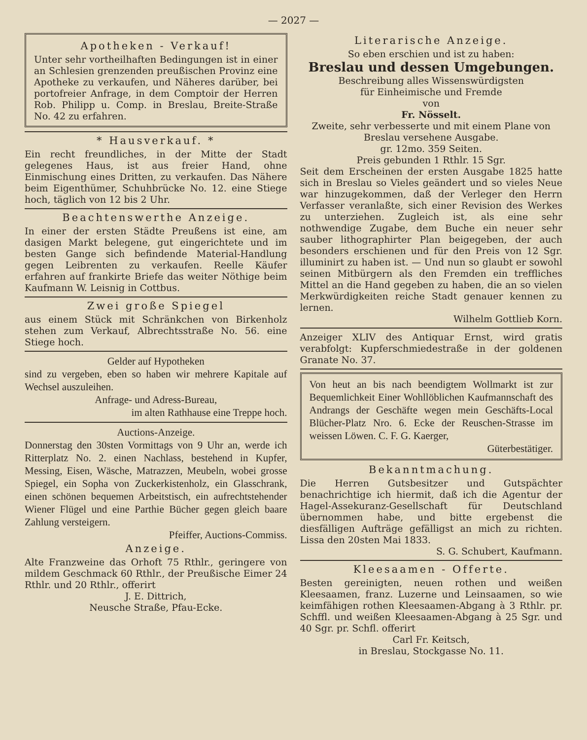— 2027 —
Apotheken - Verkauf!
Unter sehr vortheilhaften Bedingungen ist in einer an Schlesien grenzenden preußischen Provinz eine Apotheke zu verkaufen, und Näheres darüber, bei portofreier Anfrage, in dem Comptoir der Herren Rob. Philipp u. Comp. in Breslau, Breite-Straße No. 42 zu erfahren.
* Hausverkauf. *
Ein recht freundliches, in der Mitte der Stadt gelegenes Haus, ist aus freier Hand, ohne Einmischung eines Dritten, zu verkaufen. Das Nähere beim Eigenthümer, Schuhbrücke No. 12. eine Stiege hoch, täglich von 12 bis 2 Uhr.
Beachtenswerthe Anzeige.
In einer der ersten Städte Preußens ist eine, am dasigen Markt belegene, gut eingerichtete und im besten Gange sich befindende Material-Handlung gegen Leibrenten zu verkaufen. Reelle Käufer erfahren auf frankirte Briefe das weiter Nöthige beim Kaufmann W. Leisnig in Cottbus.
Zwei große Spiegel
aus einem Stück mit Schränkchen von Birkenholz stehen zum Verkauf, Albrechtsstraße No. 56. eine Stiege hoch.
Gelder auf Hypotheken
sind zu vergeben, eben so haben wir mehrere Kapitale auf Wechsel auszuleihen.
Anfrage- und Adress-Bureau,
im alten Rathhause eine Treppe hoch.
Auctions-Anzeige.
Donnerstag den 30sten Vormittags von 9 Uhr an, werde ich Ritterplatz No. 2. einen Nachlass, bestehend in Kupfer, Messing, Eisen, Wäsche, Matrazzen, Meubeln, wobei grosse Spiegel, ein Sopha von Zuckerkistenholz, ein Glasschrank, einen schönen bequemen Arbeitstisch, ein aufrechtstehender Wiener Flügel und eine Parthie Bücher gegen gleich baare Zahlung versteigern.
Pfeiffer, Auctions-Commiss.
Anzeige.
Alte Franzweine das Orhoft 75 Rthlr., geringere von mildem Geschmack 60 Rthlr., der Preußische Eimer 24 Rthlr. und 20 Rthlr., offerirt
J. E. Dittrich,
Neusche Straße, Pfau-Ecke.
Literarische Anzeige.
So eben erschien und ist zu haben:
Breslau und dessen Umgebungen.
Beschreibung alles Wissenswürdigsten
für Einheimische und Fremde
von
Fr. Nösselt.
Zweite, sehr verbesserte und mit einem Plane von Breslau versehene Ausgabe.
gr. 12mo. 359 Seiten.
Preis gebunden 1 Rthlr. 15 Sgr.
Seit dem Erscheinen der ersten Ausgabe 1825 hatte sich in Breslau so Vieles geändert und so vieles Neue war hinzugekommen, daß der Verleger den Herrn Verfasser veranlaßte, sich einer Revision des Werkes zu unterziehen. Zugleich ist, als eine sehr nothwendige Zugabe, dem Buche ein neuer sehr sauber lithographirter Plan beigegeben, der auch besonders erschienen und für den Preis von 12 Sgr. illuminirt zu haben ist. — Und nun so glaubt er sowohl seinen Mitbürgern als den Fremden ein treffliches Mittel an die Hand gegeben zu haben, die an so vielen Merkwürdigkeiten reiche Stadt genauer kennen zu lernen.
Wilhelm Gottlieb Korn.
Anzeiger XLIV des Antiquar Ernst, wird gratis verabfolgt: Kupferschmiedestraße in der goldenen Granate No. 37.
Von heut an bis nach beendigtem Wollmarkt ist zur Bequemlichkeit Einer Wohllöblichen Kaufmannschaft des Andrangs der Geschäfte wegen mein Geschäfts-Local Blücher-Platz Nro. 6. Ecke der Reuschen-Strasse im weissen Löwen. C. F. G. Kaerger,
Güterbestätiger.
Bekanntmachung.
Die Herren Gutsbesitzer und Gutspächter benachrichtige ich hiermit, daß ich die Agentur der Hagel-Assekuranz-Gesellschaft für Deutschland übernommen habe, und bitte ergebenst die diesfälligen Aufträge gefälligst an mich zu richten. Lissa den 20sten Mai 1833.
S. G. Schubert, Kaufmann.
Kleesaamen - Offerte.
Besten gereinigten, neuen rothen und weißen Kleesaamen, franz. Luzerne und Leinsaamen, so wie keimfähigen rothen Kleesaamen-Abgang à 3 Rthlr. pr. Schffl. und weißen Kleesaamen-Abgang à 25 Sgr. und 40 Sgr. pr. Schfl. offerirt
Carl Fr. Keitsch,
in Breslau, Stockgasse No. 11.